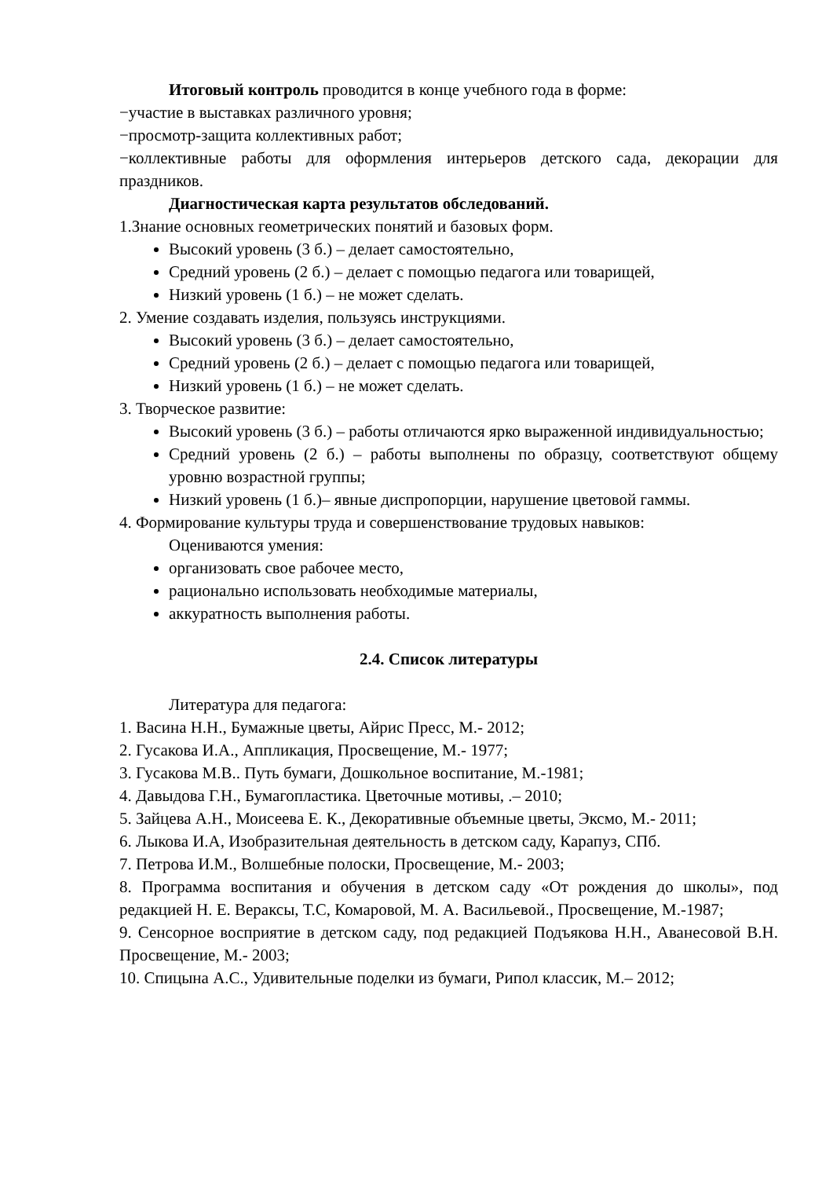Итоговый контроль проводится в конце учебного года в форме:
−участие в выставках различного уровня;
−просмотр-защита коллективных работ;
−коллективные работы для оформления интерьеров детского сада, декорации для праздников.
Диагностическая карта результатов обследований.
1.Знание основных геометрических понятий и базовых форм.
Высокий уровень (3 б.) – делает самостоятельно,
Средний уровень (2 б.) – делает с помощью педагога или товарищей,
Низкий уровень (1 б.) – не может сделать.
2. Умение создавать изделия, пользуясь инструкциями.
Высокий уровень (3 б.) – делает самостоятельно,
Средний уровень (2 б.) – делает с помощью педагога или товарищей,
Низкий уровень (1 б.) – не может сделать.
3. Творческое развитие:
Высокий уровень (3 б.) – работы отличаются ярко выраженной индивидуальностью;
Средний уровень (2 б.) – работы выполнены по образцу, соответствуют общему уровню возрастной группы;
Низкий уровень (1 б.)– явные диспропорции, нарушение цветовой гаммы.
4. Формирование культуры труда и совершенствование трудовых навыков:
Оцениваются умения:
организовать свое рабочее место,
рационально использовать необходимые материалы,
аккуратность выполнения работы.
2.4. Список литературы
Литература для педагога:
1. Васина Н.Н., Бумажные цветы, Айрис Пресс, М.- 2012;
2. Гусакова И.А., Аппликация, Просвещение, М.- 1977;
3. Гусакова М.В.. Путь бумаги, Дошкольное воспитание, М.-1981;
4. Давыдова Г.Н., Бумагопластика. Цветочные мотивы, .– 2010;
5. Зайцева А.Н., Моисеева Е. К., Декоративные объемные цветы, Эксмо, М.- 2011;
6. Лыкова И.А, Изобразительная деятельность в детском саду, Карапуз, СПб.
7. Петрова И.М., Волшебные полоски, Просвещение, М.- 2003;
8. Программа воспитания и обучения в детском саду «От рождения до школы», под редакцией Н. Е. Вераксы, Т.С, Комаровой, М. А. Васильевой., Просвещение, М.-1987;
9. Сенсорное восприятие в детском саду, под редакцией Подъякова Н.Н., Аванесовой В.Н. Просвещение, М.- 2003;
10. Спицына А.С., Удивительные поделки из бумаги, Рипол классик, М.– 2012;